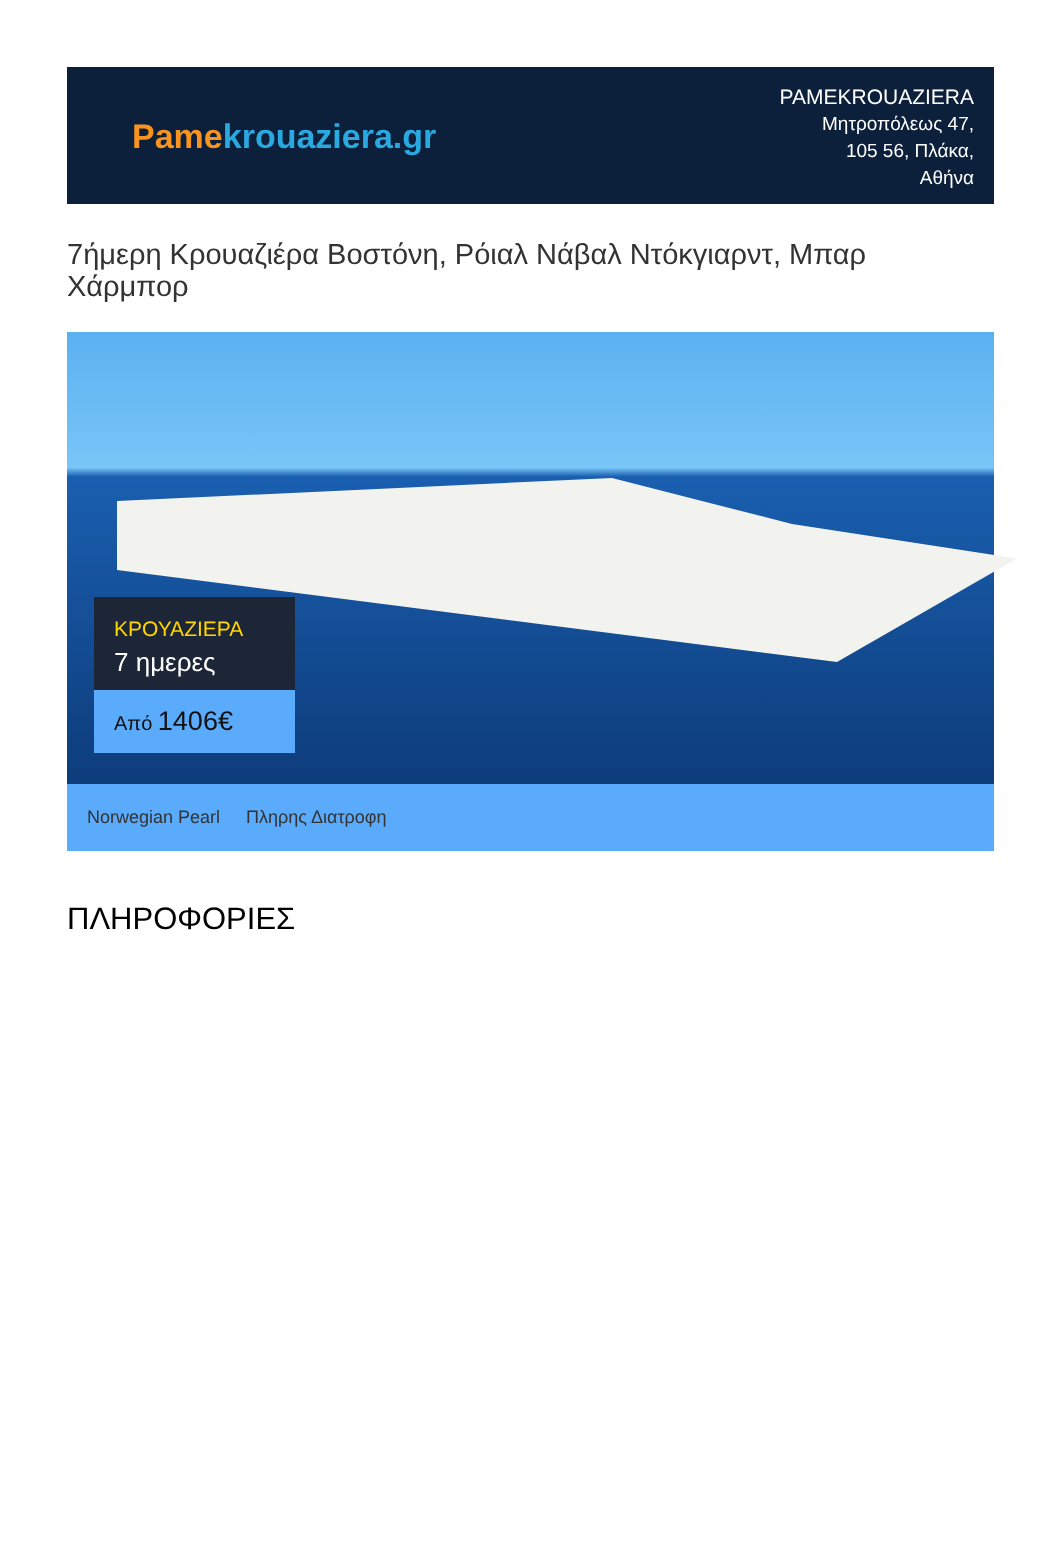Pame krouaziera.gr
PAMEKROUAZIERA
Μητροπόλεως 47,
105 56, Πλάκα,
Αθήνα
7ήμερη Κρουαζιέρα Βοστόνη, Ρόιαλ Νάβαλ Ντόκγιαρντ, Μπαρ Χάρμπορ
ΚΡΟΥΑΖΙΕΡΑ
7 ημερες
Από 1406€
Norwegian Pearl Πληρης Διατροφη
ΠΛΗΡΟΦΟΡΙΕΣ